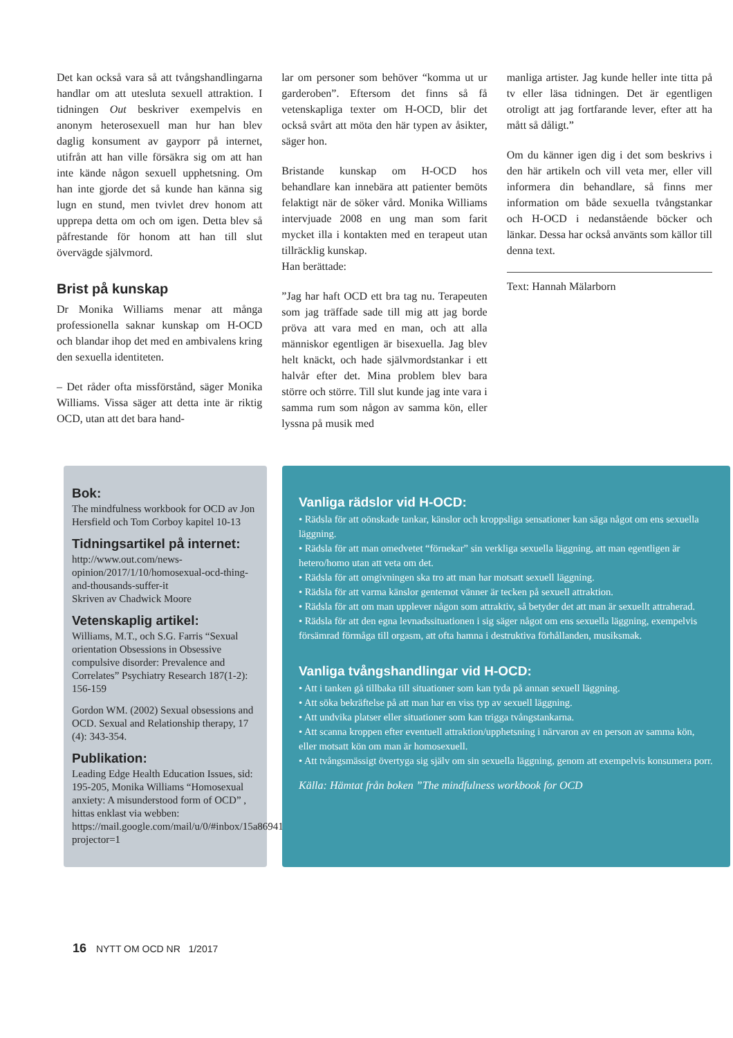Det kan också vara så att tvångshandlingarna handlar om att utesluta sexuell attraktion. I tidningen Out beskriver exempelvis en anonym heterosexuell man hur han blev daglig konsument av gayporr på internet, utifrån att han ville försäkra sig om att han inte kände någon sexuell upphetsning. Om han inte gjorde det så kunde han känna sig lugn en stund, men tvivlet drev honom att upprepa detta om och om igen. Detta blev så påfrestande för honom att han till slut övervägde självmord.
Brist på kunskap
Dr Monika Williams menar att många professionella saknar kunskap om H-OCD och blandar ihop det med en ambivalens kring den sexuella identiteten.
– Det råder ofta missförstånd, säger Monika Williams. Vissa säger att detta inte är riktig OCD, utan att det bara hand-
lar om personer som behöver “komma ut ur garderoben”. Eftersom det finns så få vetenskapliga texter om H-OCD, blir det också svårt att möta den här typen av åsikter, säger hon.
Bristande kunskap om H-OCD hos behandlare kan innebära att patienter bemöts felaktigt när de söker vård. Monika Williams intervjuade 2008 en ung man som farit mycket illa i kontakten med en terapeut utan tillräcklig kunskap.
Han berättade:
”Jag har haft OCD ett bra tag nu. Terapeuten som jag träffade sade till mig att jag borde pröva att vara med en man, och att alla människor egentligen är bisexuella. Jag blev helt knäckt, och hade självmordstankar i ett halvår efter det. Mina problem blev bara större och större. Till slut kunde jag inte vara i samma rum som någon av samma kön, eller lyssna på musik med
manliga artister. Jag kunde heller inte titta på tv eller läsa tidningen. Det är egentligen otroligt att jag fortfarande lever, efter att ha mått så dåligt.”
Om du känner igen dig i det som beskrivs i den här artikeln och vill veta mer, eller vill informera din behandlare, så finns mer information om både sexuella tvångstankar och H-OCD i nedanstående böcker och länkar. Dessa har också använts som källor till denna text.
Text: Hannah Mälarborn
Bok:
The mindfulness workbook for OCD av Jon Hersfield och Tom Corboy kapitel 10-13
Tidningsartikel på internet:
http://www.out.com/news-opinion/2017/1/10/homosexual-ocd-thing-and-thousands-suffer-it
Skriven av Chadwick Moore
Vetenskaplig artikel:
Williams, M.T., och S.G. Farris “Sexual orientation Obsessions in Obsessive compulsive disorder: Prevalence and Correlates” Psychiatry Research 187(1-2): 156-159
Gordon WM. (2002) Sexual obsessions and OCD. Sexual and Relationship therapy, 17 (4): 343-354.
Publikation:
Leading Edge Health Education Issues, sid: 195-205, Monika Williams “Homosexual anxiety: A misunderstood form of OCD” , hittas enklast via webben: https://mail.google.com/mail/u/0/#inbox/15a86941f476f891?projector=1
Vanliga rädslor vid H-OCD:
• Rädsla för att oönskade tankar, känslor och kroppsliga sensationer kan säga något om ens sexuella läggning.
• Rädsla för att man omedvetet “förnekar” sin verkliga sexuella läggning, att man egentligen är hetero/homo utan att veta om det.
• Rädsla för att omgivningen ska tro att man har motsatt sexuell läggning.
• Rädsla för att varma känslor gentemot vänner är tecken på sexuell attraktion.
• Rädsla för att om man upplever någon som attraktiv, så betyder det att man är sexuellt attraherad.
• Rädsla för att den egna levnadssituationen i sig säger något om ens sexuella läggning, exempelvis försämrad förmåga till orgasm, att ofta hamna i destruktiva förhållanden, musiksmak.
Vanliga tvångshandlingar vid H-OCD:
• Att i tanken gå tillbaka till situationer som kan tyda på annan sexuell läggning.
• Att söka bekräftelse på att man har en viss typ av sexuell läggning.
• Att undvika platser eller situationer som kan trigga tvångstankarna.
• Att scanna kroppen efter eventuell attraktion/upphetsning i närvaron av en person av samma kön, eller motsatt kön om man är homosexuell.
• Att tvångsmässigt övertyga sig själv om sin sexuella läggning, genom att exempelvis konsumera porr.
Källa: Hämtat från boken ”The mindfulness workbook for OCD
16 NYTT OM OCD NR 1/2017